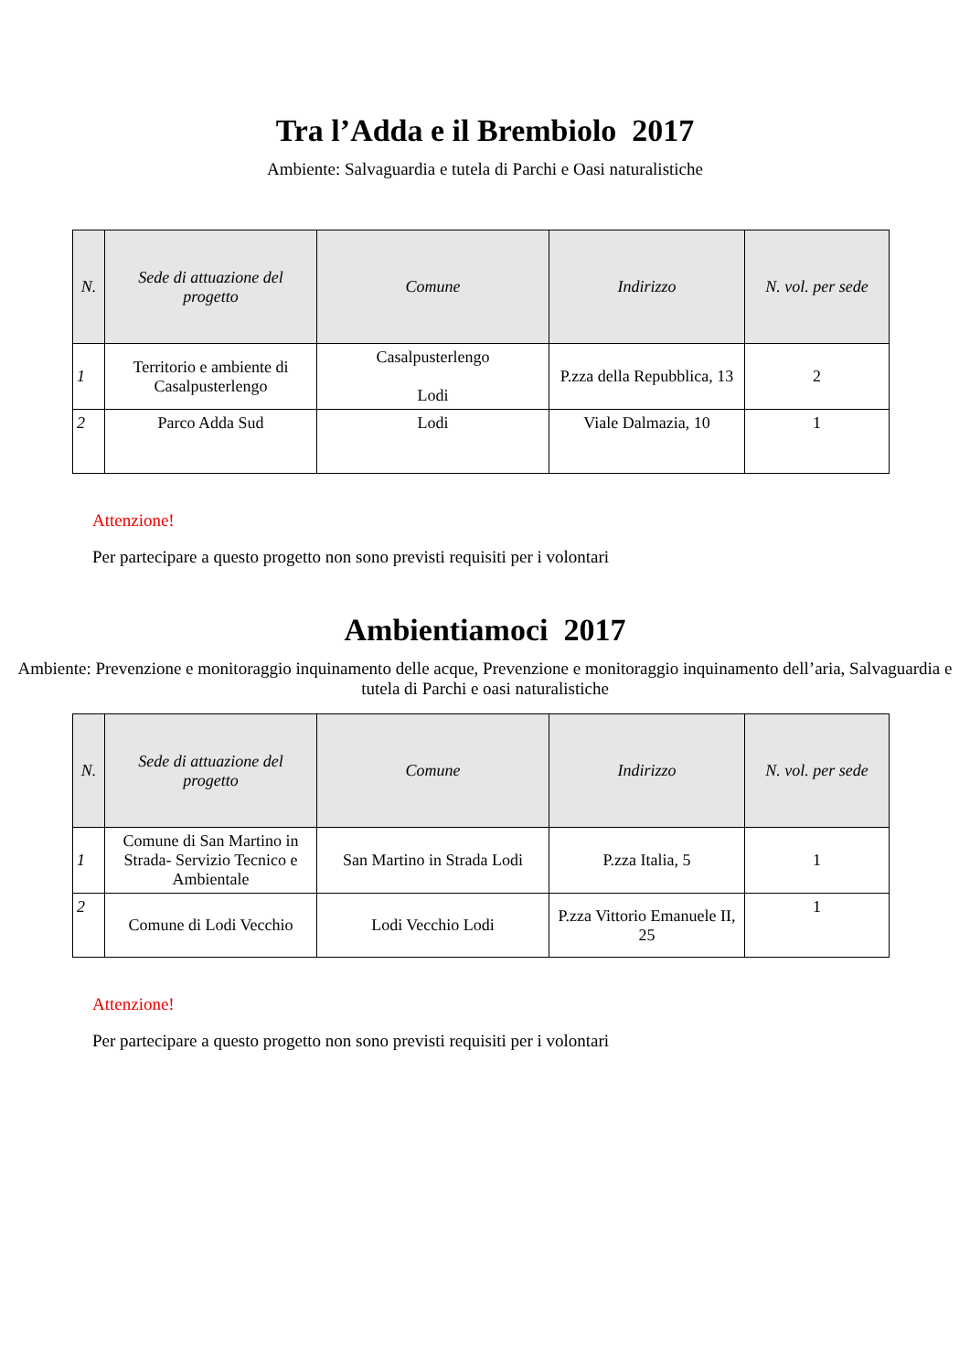Tra l’Adda e il Brembiolo 2017
Ambiente: Salvaguardia e tutela di Parchi e Oasi naturalistiche
| N. | Sede di attuazione del progetto | Comune | Indirizzo | N. vol. per sede |
| --- | --- | --- | --- | --- |
| 1 | Territorio e ambiente di Casalpusterlengo | Casalpusterlengo Lodi | P.zza della Repubblica, 13 | 2 |
| 2 | Parco Adda Sud | Lodi | Viale Dalmazia, 10 | 1 |
Attenzione!
Per partecipare a questo progetto non sono previsti requisiti per i volontari
Ambientiamoci 2017
Ambiente: Prevenzione e monitoraggio inquinamento delle acque, Prevenzione e monitoraggio inquinamento dell’aria, Salvaguardia e tutela di Parchi e oasi naturalistiche
| N. | Sede di attuazione del progetto | Comune | Indirizzo | N. vol. per sede |
| --- | --- | --- | --- | --- |
| 1 | Comune di San Martino in Strada- Servizio Tecnico e Ambientale | San Martino in Strada Lodi | P.zza Italia, 5 | 1 |
| 2 | Comune di Lodi Vecchio | Lodi Vecchio Lodi | P.zza Vittorio Emanuele II, 25 | 1 |
Attenzione!
Per partecipare a questo progetto non sono previsti requisiti per i volontari